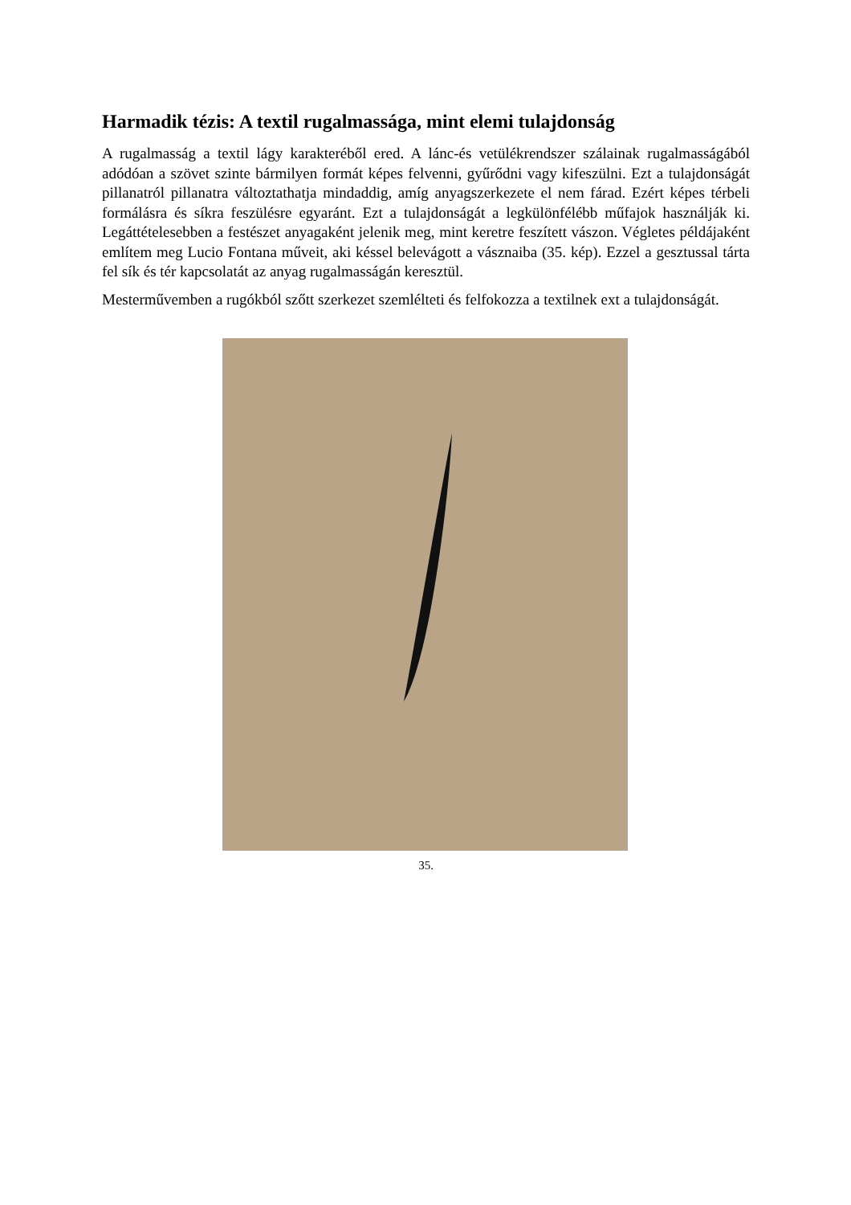Harmadik tézis: A textil rugalmassága, mint elemi tulajdonság
A rugalmasság a textil lágy karakteréből ered. A lánc-és vetülékrendszer szálainak rugalmasságából adódóan a szövet szinte bármilyen formát képes felvenni, gyűrődni vagy kifeszülni. Ezt a tulajdonságát pillanatról pillanatra változtathatja mindaddig, amíg anyagszerkezete el nem fárad. Ezért képes térbeli formálásra és síkra feszülésre egyaránt. Ezt a tulajdonságát a legkülönfélébb műfajok használják ki. Legáttételesebben a festészet anyagaként jelenik meg, mint keretre feszített vászon. Végletes példájaként említem meg Lucio Fontana műveit, aki késsel belevágott a vásznaiba (35. kép). Ezzel a gesztussal tárta fel sík és tér kapcsolatát az anyag rugalmasságán keresztül.
Mesterművemben a rugókból szőtt szerkezet szemlélteti és felfokozza a textilnek ext a tulajdonságát.
35.